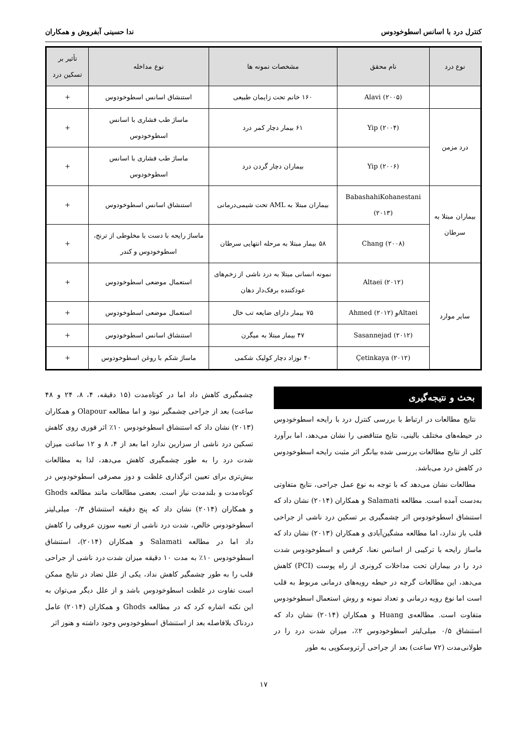کنترل درد با اسانس اسطوخودوس ندا حسینی آبفروش و همکاران
| نوع درد | نام محقق | مشخصات نمونه ها | نوع مداخله | تأثیر بر تسکین درد |
| --- | --- | --- | --- | --- |
| | Alavi (۲۰۰۵) | ۱۶۰ خانم تحت زایمان طبیعی | استنشاق اسانس اسطوخودوس | + |
| درد مزمن | Yip (۲۰۰۴) | ۶۱ بیمار دچار کمر درد | ماساژ طب فشاری با اسانس اسطوخودوس | + |
| | Yip (۲۰۰۶) | بیماران دچار گردن درد | ماساژ طب فشاری با اسانس اسطوخودوس | + |
| بیماران مبتلا به سرطان | BabashahiKohanestani (۲۰۱۳) | بیماران مبتلا به AML تحت شیمی‌درمانی | استنشاق اسانس اسطوخودوس | + |
| | Chang (۲۰۰۸) | ۵۸ بیمار مبتلا به مرحله انتهایی سرطان | ماساژ رایحه با دست با مخلوطی از ترنج، اسطوخودوس و کندر | + |
| سایر موارد | Altaei (۲۰۱۲) | نمونه انسانی مبتلا به درد ناشی از زخم‌های عودکننده برفک‌دار دهان | استعمال موضعی اسطوخودوس | + |
| | Altaeiو Ahmed (۲۰۱۲) | ۷۵ بیمار دارای ضایعه تب خال | استعمال موضعی اسطوخودوس | + |
| | Sasannejad (۲۰۱۲) | ۴۷ بیمار مبتلا به میگرن | استنشاق اسانس اسطوخودوس | + |
| | Çetinkaya (۲۰۱۲) | ۴۰ نوزاد دچار کولیک شکمی | ماساژ شکم با روغن اسطوخودوس | + |
بحث و نتیجه‌گیری
نتایج مطالعات در ارتباط با بررسی کنترل درد با رایحه اسطوخودوس در حیطه‌های مختلف بالینی، نتایج متناقضی را نشان می‌دهد، اما برآورد کلی از نتایج مطالعات بررسی شده بیانگر اثر مثبت رایحه اسطوخودوس در کاهش درد می‌باشد.
مطالعات نشان می‌دهد که با توجه به نوع عمل جراحی، نتایج متفاوتی به‌دست آمده است. مطالعه Salamati و همکاران (۲۰۱۴) نشان داد که استنشاق اسطوخودوس اثر چشمگیری بر تسکین درد ناشی از جراحی قلب باز ندارد، اما مطالعه مشگین‌آبادی و همکاران (۲۰۱۳) نشان داد که ماساژ رایحه با ترکیبی از اسانس نعنا، کرفس و اسطوخودوس شدت درد را در بیماران تحت مداخلات کرونری از راه پوست (PCI) کاهش می‌دهد، این مطالعات گرچه در حیطه رویه‌های درمانی مربوط به قلب است اما نوع رویه درمانی و تعداد نمونه و روش استعمال اسطوخودوس متفاوت است. مطالعه‌ی Huang و همکاران (۲۰۱۴) نشان داد که استنشاق ۰/۵ میلی‌لیتر اسطوخودوس ۲٪، میزان شدت درد را در طولانی‌مدت (۷۲ ساعت) بعد از جراحی آرتروسکوپی به طور
چشمگیری کاهش داد اما در کوتاه‌مدت (۱۵ دقیقه، ۴، ۸، ۲۴ و ۴۸ ساعت) بعد از جراحی چشمگیر نبود و اما مطالعه Olapour و همکاران (۲۰۱۳) نشان داد که استنشاق اسطوخودوس ۱۰٪ اثر فوری روی کاهش تسکین درد ناشی از سزارین ندارد اما بعد از ۴، ۸ و ۱۲ ساعت میزان شدت درد را به طور چشمگیری کاهش می‌دهد، لذا به مطالعات بیش‌تری برای تعیین اثرگذاری غلظت و دوز مصرفی اسطوخودوس در کوتاه‌مدت و بلندمدت نیاز است. بعضی مطالعات مانند مطالعه Ghods و همکاران (۲۰۱۴) نشان داد که پنج دقیقه استنشاق ۰/۳ میلی‌لیتر اسطوخودوس خالص، شدت درد ناشی از تعبیه سوزن عروقی را کاهش داد اما در مطالعه Salamati و همکاران (۲۰۱۴)، استنشاق اسطوخودوس ۱۰٪ به مدت ۱۰ دقیقه میزان شدت درد ناشی از جراحی قلب را به طور چشمگیر کاهش نداد، یکی از علل تضاد در نتایج ممکن است تفاوت در غلظت اسطوخودوس باشد و از علل دیگر می‌توان به این نکته اشاره کرد که در مطالعه Ghods و همکاران (۲۰۱۴) عامل دردناک بلافاصله بعد از استنشاق اسطوخودوس وجود داشته و هنوز اثر
۱۷